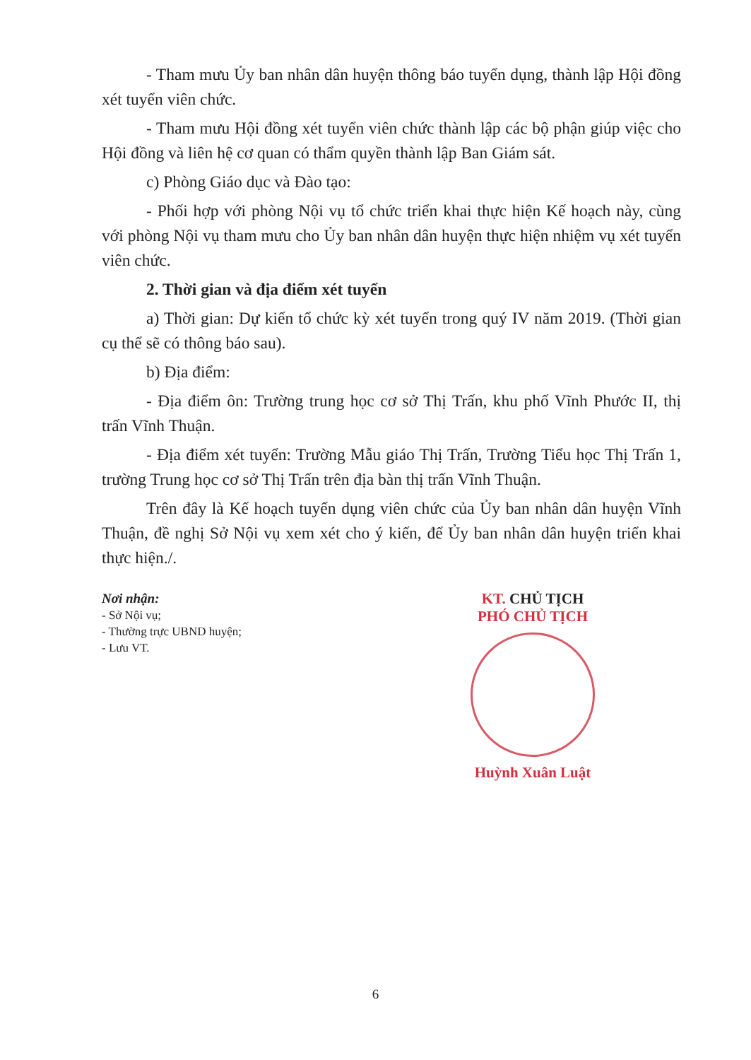- Tham mưu Ủy ban nhân dân huyện thông báo tuyển dụng, thành lập Hội đồng xét tuyển viên chức.
- Tham mưu Hội đồng xét tuyển viên chức thành lập các bộ phận giúp việc cho Hội đồng và liên hệ cơ quan có thẩm quyền thành lập Ban Giám sát.
c) Phòng Giáo dục và Đào tạo:
- Phối hợp với phòng Nội vụ tổ chức triển khai thực hiện Kế hoạch này, cùng với phòng Nội vụ tham mưu cho Ủy ban nhân dân huyện thực hiện nhiệm vụ xét tuyển viên chức.
2. Thời gian và địa điểm xét tuyển
a) Thời gian: Dự kiến tổ chức kỳ xét tuyển trong quý IV năm 2019. (Thời gian cụ thể sẽ có thông báo sau).
b) Địa điểm:
- Địa điểm ôn: Trường trung học cơ sở Thị Trấn, khu phố Vĩnh Phước II, thị trấn Vĩnh Thuận.
- Địa điểm xét tuyển: Trường Mẫu giáo Thị Trấn, Trường Tiểu học Thị Trấn 1, trường Trung học cơ sở Thị Trấn trên địa bàn thị trấn Vĩnh Thuận.
Trên đây là Kế hoạch tuyển dụng viên chức của Ủy ban nhân dân huyện Vĩnh Thuận, đề nghị Sở Nội vụ xem xét cho ý kiến, để Ủy ban nhân dân huyện triển khai thực hiện./.
Nơi nhận:
- Sở Nội vụ;
- Thường trực UBND huyện;
- Lưu VT.
KT. CHỦ TỊCH
PHÓ CHỦ TỊCH
Huỳnh Xuân Luật
6